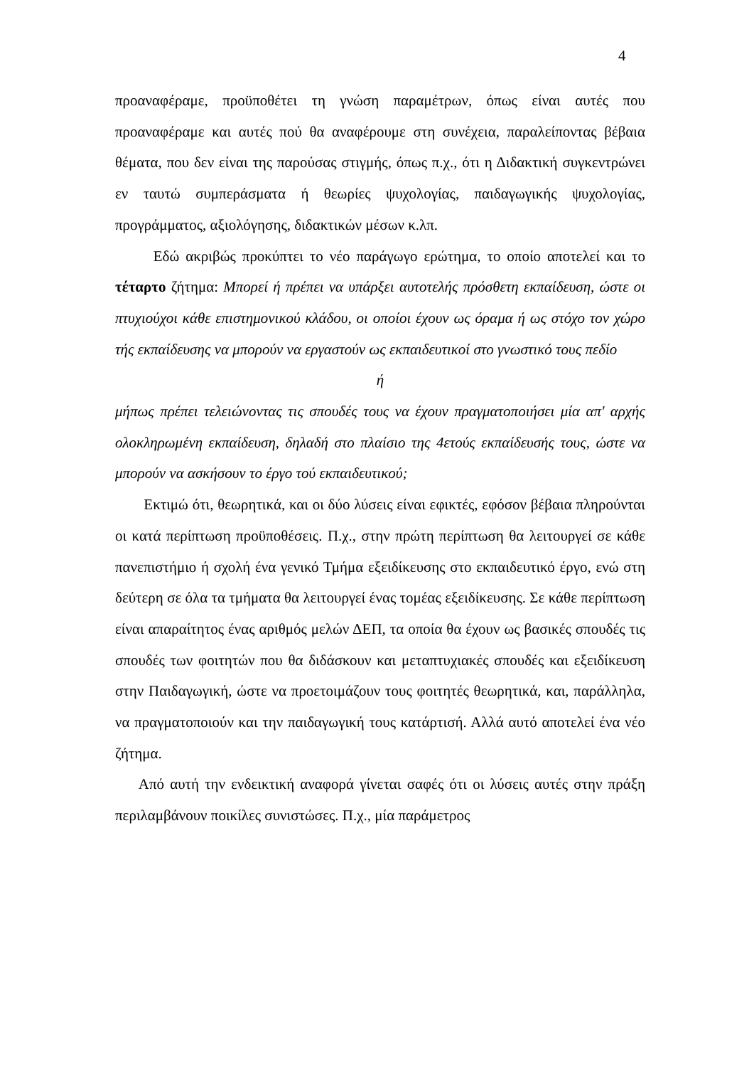4
προαναφέραμε, προϋποθέτει τη γνώση παραμέτρων, όπως είναι αυτές που προαναφέραμε και αυτές πού θα αναφέρουμε στη συνέχεια, παραλείποντας βέβαια θέματα, που δεν είναι της παρούσας στιγμής, όπως π.χ., ότι η Διδακτική συγκεντρώνει εν ταυτώ συμπεράσματα ή θεωρίες ψυχολογίας, παιδαγωγικής ψυχολογίας, προγράμματος, αξιολόγησης, διδακτικών μέσων κ.λπ.
Εδώ ακριβώς προκύπτει το νέο παράγωγο ερώτημα, το οποίο αποτελεί και το τέταρτο ζήτημα: Μπορεί ή πρέπει να υπάρξει αυτοτελής πρόσθετη εκπαίδευση, ώστε οι πτυχιούχοι κάθε επιστημονικού κλάδου, οι οποίοι έχουν ως όραμα ή ως στόχο τον χώρο τής εκπαίδευσης να μπορούν να εργαστούν ως εκπαιδευτικοί στο γνωστικό τους πεδίο
ή
μήπως πρέπει τελειώνοντας τις σπουδές τους να έχουν πραγματοποιήσει μία απ' αρχής ολοκληρωμένη εκπαίδευση, δηλαδή στο πλαίσιο της 4ετούς εκπαίδευσής τους, ώστε να μπορούν να ασκήσουν το έργο τού εκπαιδευτικού;
Εκτιμώ ότι, θεωρητικά, και οι δύο λύσεις είναι εφικτές, εφόσον βέβαια πληρούνται οι κατά περίπτωση προϋποθέσεις. Π.χ., στην πρώτη περίπτωση θα λειτουργεί σε κάθε πανεπιστήμιο ή σχολή ένα γενικό Τμήμα εξειδίκευσης στο εκπαιδευτικό έργο, ενώ στη δεύτερη σε όλα τα τμήματα θα λειτουργεί ένας τομέας εξειδίκευσης. Σε κάθε περίπτωση είναι απαραίτητος ένας αριθμός μελών ΔΕΠ, τα οποία θα έχουν ως βασικές σπουδές τις σπουδές των φοιτητών που θα διδάσκουν και μεταπτυχιακές σπουδές και εξειδίκευση στην Παιδαγωγική, ώστε να προετοιμάζουν τους φοιτητές θεωρητικά, και, παράλληλα, να πραγματοποιούν και την παιδαγωγική τους κατάρτισή. Αλλά αυτό αποτελεί ένα νέο ζήτημα.
Από αυτή την ενδεικτική αναφορά γίνεται σαφές ότι οι λύσεις αυτές στην πράξη περιλαμβάνουν ποικίλες συνιστώσες. Π.χ., μία παράμετρος